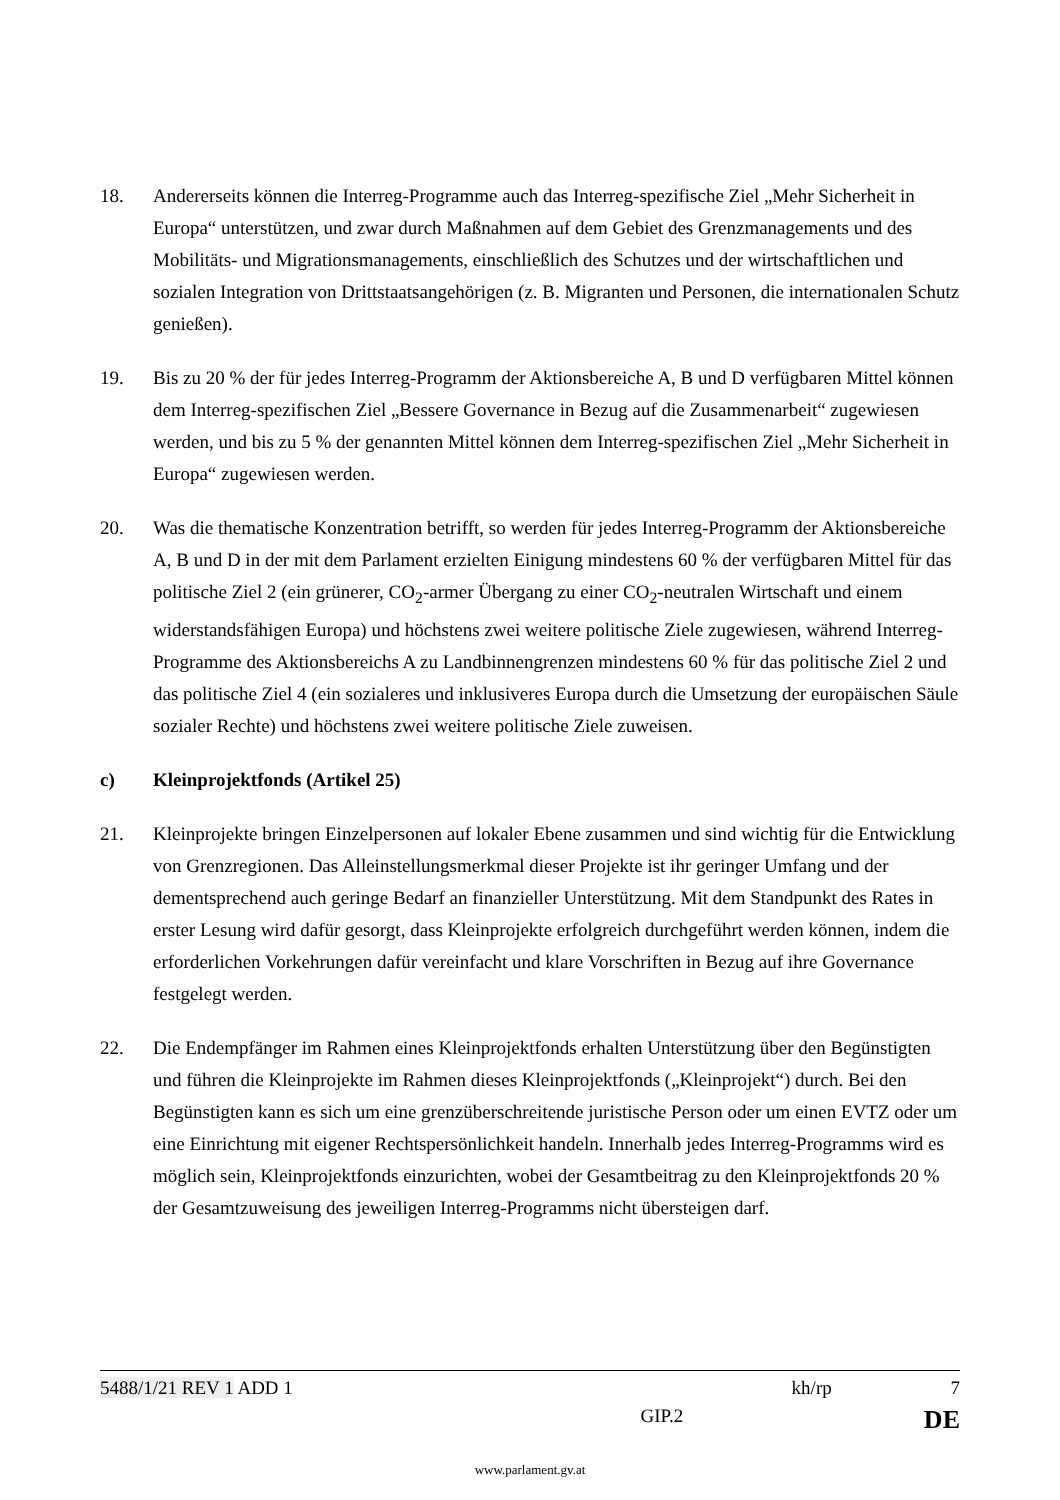18. Andererseits können die Interreg-Programme auch das Interreg-spezifische Ziel „Mehr Sicherheit in Europa“ unterstützen, und zwar durch Maßnahmen auf dem Gebiet des Grenzmanagements und des Mobilitäts- und Migrationsmanagements, einschließlich des Schutzes und der wirtschaftlichen und sozialen Integration von Drittstaatsangehörigen (z. B. Migranten und Personen, die internationalen Schutz genießen).
19. Bis zu 20 % der für jedes Interreg-Programm der Aktionsbereiche A, B und D verfügbaren Mittel können dem Interreg-spezifischen Ziel „Bessere Governance in Bezug auf die Zusammenarbeit“ zugewiesen werden, und bis zu 5 % der genannten Mittel können dem Interreg-spezifischen Ziel „Mehr Sicherheit in Europa“ zugewiesen werden.
20. Was die thematische Konzentration betrifft, so werden für jedes Interreg-Programm der Aktionsbereiche A, B und D in der mit dem Parlament erzielten Einigung mindestens 60 % der verfügbaren Mittel für das politische Ziel 2 (ein grünerer, CO<sub>2</sub>-armer Übergang zu einer CO<sub>2</sub>-neutralen Wirtschaft und einem widerstandsfähigen Europa) und höchstens zwei weitere politische Ziele zugewiesen, während Interreg-Programme des Aktionsbereichs A zu Landbinnengrenzen mindestens 60 % für das politische Ziel 2 und das politische Ziel 4 (ein sozialeres und inklusiveres Europa durch die Umsetzung der europäischen Säule sozialer Rechte) und höchstens zwei weitere politische Ziele zuweisen.
c) Kleinprojektfonds (Artikel 25)
21. Kleinprojekte bringen Einzelpersonen auf lokaler Ebene zusammen und sind wichtig für die Entwicklung von Grenzregionen. Das Alleinstellungsmerkmal dieser Projekte ist ihr geringer Umfang und der dementsprechend auch geringe Bedarf an finanzieller Unterstützung. Mit dem Standpunkt des Rates in erster Lesung wird dafür gesorgt, dass Kleinprojekte erfolgreich durchgeführt werden können, indem die erforderlichen Vorkehrungen dafür vereinfacht und klare Vorschriften in Bezug auf ihre Governance festgelegt werden.
22. Die Endempfänger im Rahmen eines Kleinprojektfonds erhalten Unterstützung über den Begünstigten und führen die Kleinprojekte im Rahmen dieses Kleinprojektfonds („Kleinprojekt“) durch. Bei den Begünstigten kann es sich um eine grenzüberschreitende juristische Person oder um einen EVTZ oder um eine Einrichtung mit eigener Rechtspersönlichkeit handeln. Innerhalb jedes Interreg-Programms wird es möglich sein, Kleinprojektfonds einzurichten, wobei der Gesamtbeitrag zu den Kleinprojektfonds 20 % der Gesamtzuweisung des jeweiligen Interreg-Programms nicht übersteigen darf.
5488/1/21 REV 1 ADD 1 kh/rp 7
GIP.2 DE
www.parlament.gv.at